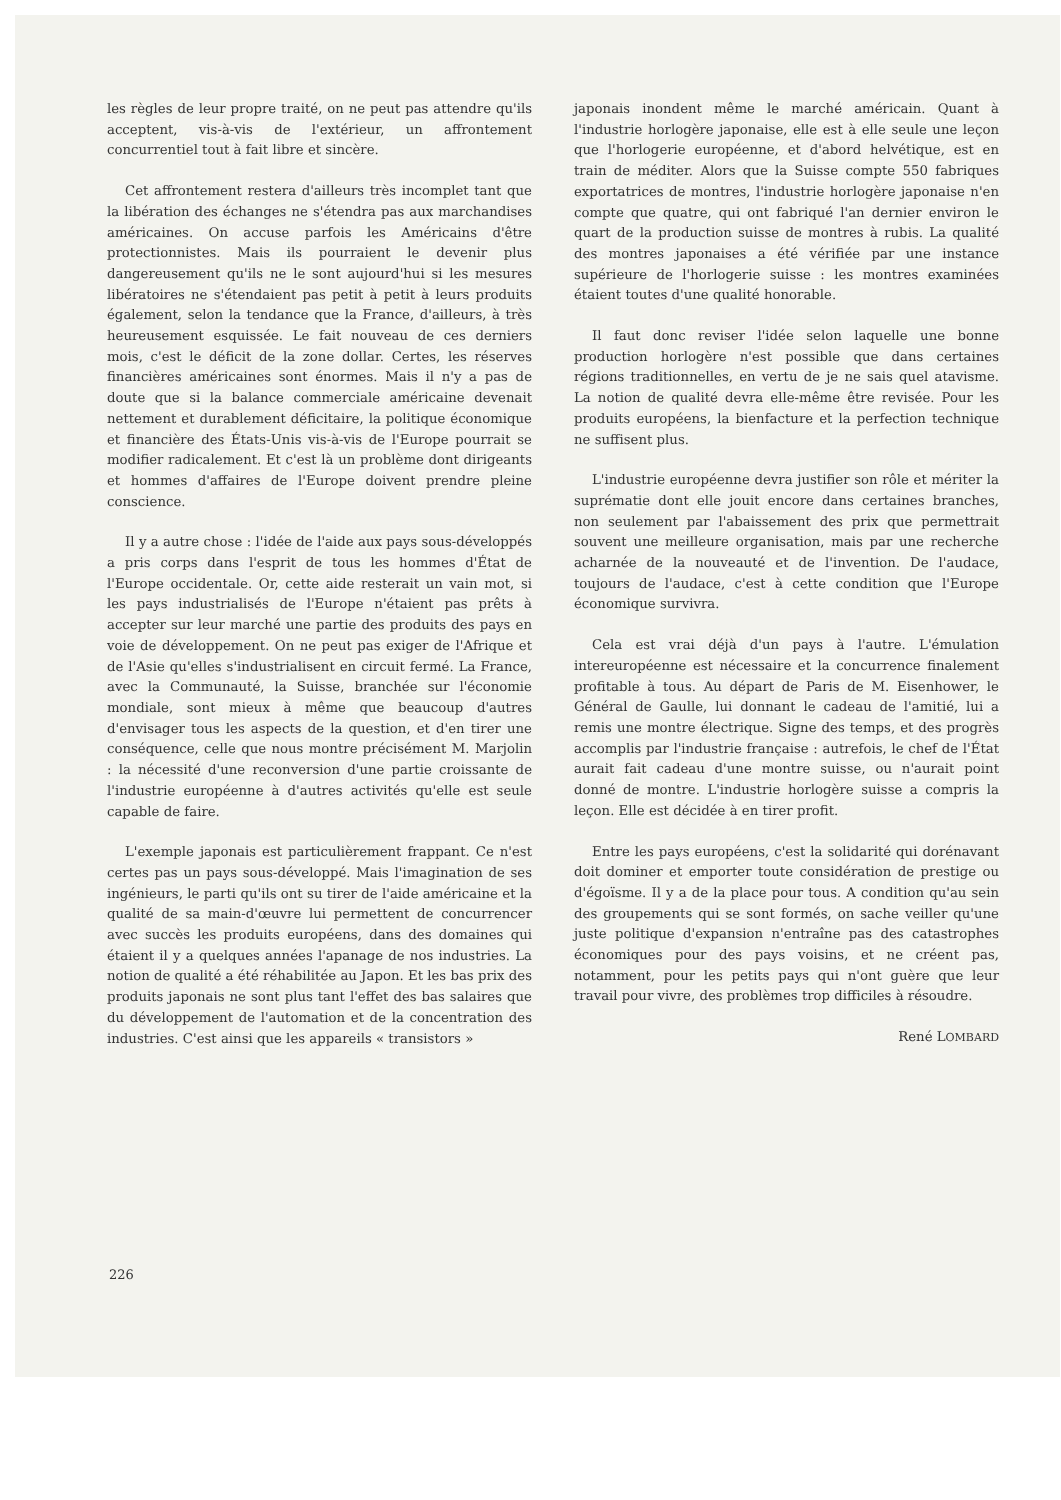les règles de leur propre traité, on ne peut pas attendre qu'ils acceptent, vis-à-vis de l'extérieur, un affrontement concurrentiel tout à fait libre et sincère.
Cet affrontement restera d'ailleurs très incomplet tant que la libération des échanges ne s'étendra pas aux marchandises américaines. On accuse parfois les Américains d'être protectionnistes. Mais ils pourraient le devenir plus dangereusement qu'ils ne le sont aujourd'hui si les mesures libératoires ne s'étendaient pas petit à petit à leurs produits également, selon la tendance que la France, d'ailleurs, à très heureusement esquissée. Le fait nouveau de ces derniers mois, c'est le déficit de la zone dollar. Certes, les réserves financières américaines sont énormes. Mais il n'y a pas de doute que si la balance commerciale américaine devenait nettement et durablement déficitaire, la politique économique et financière des États-Unis vis-à-vis de l'Europe pourrait se modifier radicalement. Et c'est là un problème dont dirigeants et hommes d'affaires de l'Europe doivent prendre pleine conscience.
Il y a autre chose : l'idée de l'aide aux pays sous-développés a pris corps dans l'esprit de tous les hommes d'État de l'Europe occidentale. Or, cette aide resterait un vain mot, si les pays industrialisés de l'Europe n'étaient pas prêts à accepter sur leur marché une partie des produits des pays en voie de développement. On ne peut pas exiger de l'Afrique et de l'Asie qu'elles s'industrialisent en circuit fermé. La France, avec la Communauté, la Suisse, branchée sur l'économie mondiale, sont mieux à même que beaucoup d'autres d'envisager tous les aspects de la question, et d'en tirer une conséquence, celle que nous montre précisément M. Marjolin : la nécessité d'une reconversion d'une partie croissante de l'industrie européenne à d'autres activités qu'elle est seule capable de faire.
L'exemple japonais est particulièrement frappant. Ce n'est certes pas un pays sous-développé. Mais l'imagination de ses ingénieurs, le parti qu'ils ont su tirer de l'aide américaine et la qualité de sa main-d'œuvre lui permettent de concurrencer avec succès les produits européens, dans des domaines qui étaient il y a quelques années l'apanage de nos industries. La notion de qualité a été réhabilitée au Japon. Et les bas prix des produits japonais ne sont plus tant l'effet des bas salaires que du développement de l'automation et de la concentration des industries. C'est ainsi que les appareils « transistors »
japonais inondent même le marché américain. Quant à l'industrie horlogère japonaise, elle est à elle seule une leçon que l'horlogerie européenne, et d'abord helvétique, est en train de méditer. Alors que la Suisse compte 550 fabriques exportatrices de montres, l'industrie horlogère japonaise n'en compte que quatre, qui ont fabriqué l'an dernier environ le quart de la production suisse de montres à rubis. La qualité des montres japonaises a été vérifiée par une instance supérieure de l'horlogerie suisse : les montres examinées étaient toutes d'une qualité honorable.
Il faut donc reviser l'idée selon laquelle une bonne production horlogère n'est possible que dans certaines régions traditionnelles, en vertu de je ne sais quel atavisme. La notion de qualité devra elle-même être revisée. Pour les produits européens, la bienfacture et la perfection technique ne suffisent plus.
L'industrie européenne devra justifier son rôle et mériter la suprématie dont elle jouit encore dans certaines branches, non seulement par l'abaissement des prix que permettrait souvent une meilleure organisation, mais par une recherche acharnée de la nouveauté et de l'invention. De l'audace, toujours de l'audace, c'est à cette condition que l'Europe économique survivra.
Cela est vrai déjà d'un pays à l'autre. L'émulation intereuropéenne est nécessaire et la concurrence finalement profitable à tous. Au départ de Paris de M. Eisenhower, le Général de Gaulle, lui donnant le cadeau de l'amitié, lui a remis une montre électrique. Signe des temps, et des progrès accomplis par l'industrie française : autrefois, le chef de l'État aurait fait cadeau d'une montre suisse, ou n'aurait point donné de montre. L'industrie horlogère suisse a compris la leçon. Elle est décidée à en tirer profit.
Entre les pays européens, c'est la solidarité qui dorénavant doit dominer et emporter toute considération de prestige ou d'égoïsme. Il y a de la place pour tous. A condition qu'au sein des groupements qui se sont formés, on sache veiller qu'une juste politique d'expansion n'entraîne pas des catastrophes économiques pour des pays voisins, et ne créent pas, notamment, pour les petits pays qui n'ont guère que leur travail pour vivre, des problèmes trop difficiles à résoudre.
René LOMBARD
226